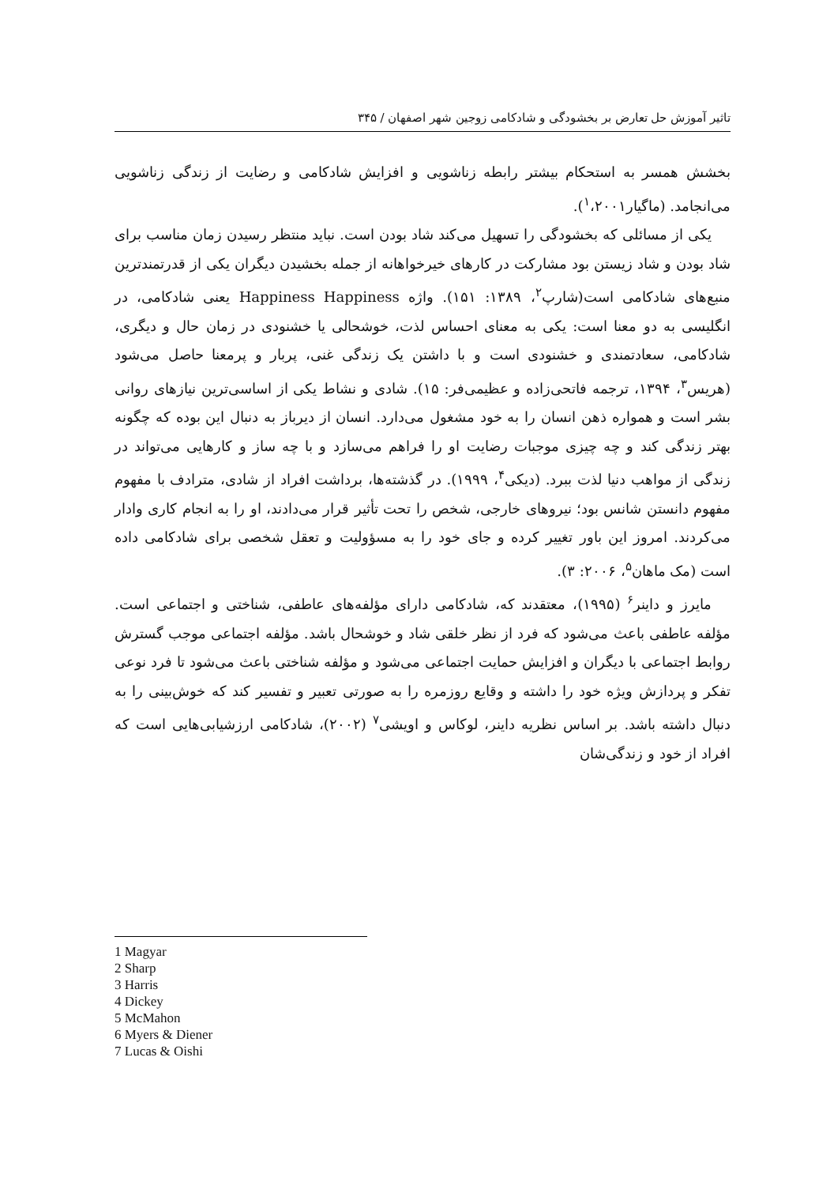تاثیر آموزش حل تعارض بر بخشودگی و شادکامی زوجین شهر اصفهان / ۳۴۵
بخشش همسر به استحکام بیشتر رابطه زناشویی و افزایش شادکامی و رضایت از زندگی زناشویی می‌انجامد. (ماگیار<sup>۱</sup>،۲۰۰۱).
یکی از مسائلی که بخشودگی را تسهیل می‌کند شاد بودن است. نباید منتظر رسیدن زمان مناسب برای شاد بودن و شاد زیستن بود مشارکت در کارهای خیرخواهانه از جمله بخشیدن دیگران یکی از قدرتمندترین منبع‌های شادکامی است(شارپ<sup>۲</sup>، ۱۳۸۹: ۱۵۱). واژه Happiness Happiness یعنی شادکامی، در انگلیسی به دو معنا است: یکی به معنای احساس لذت، خوشحالی یا خشنودی در زمان حال و دیگری، شادکامی، سعادتمندی و خشنودی است و با داشتن یک زندگی غنی، پربار و پرمعنا حاصل می‌شود (هریس<sup>۳</sup>، ۱۳۹۴، ترجمه فاتحی‌زاده و عظیمی‌فر: ۱۵). شادی و نشاط یکی از اساسی‌ترین نیازهای روانی بشر است و همواره ذهن انسان را به خود مشغول می‌دارد. انسان از دیرباز به دنبال این بوده که چگونه بهتر زندگی کند و چه چیزی موجبات رضایت او را فراهم می‌سازد و با چه ساز و کارهایی می‌تواند در زندگی از مواهب دنیا لذت ببرد. (دیکی<sup>۴</sup>، ۱۹۹۹). در گذشته‌ها، برداشت افراد از شادی، مترادف با مفهوم مفهوم دانستن شانس بود؛ نیروهای خارجی، شخص را تحت تأثیر قرار می‌دادند، او را به انجام کاری وادار می‌کردند. امروز این باور تغییر کرده و جای خود را به مسؤولیت و تعقل شخصی برای شادکامی داده است (مک ماهان<sup>۵</sup>، ۲۰۰۶: ۳).
مایرز و داینر<sup>۶</sup> (۱۹۹۵)، معتقدند که، شادکامی دارای مؤلفه‌های عاطفی، شناختی و اجتماعی است. مؤلفه عاطفی باعث می‌شود که فرد از نظر خلقی شاد و خوشحال باشد. مؤلفه اجتماعی موجب گسترش روابط اجتماعی با دیگران و افزایش حمایت اجتماعی می‌شود و مؤلفه شناختی باعث می‌شود تا فرد نوعی تفکر و پردازش ویژه خود را داشته و وقایع روزمره را به صورتی تعبیر و تفسیر کند که خوش‌بینی را به دنبال داشته باشد. بر اساس نظریه داینر، لوکاس و اویشی<sup>۷</sup> (۲۰۰۲)، شادکامی ارزشیابی‌هایی است که افراد از خود و زندگی‌شان
1 Magyar
2 Sharp
3 Harris
4 Dickey
5 McMahon
6 Myers & Diener
7 Lucas & Oishi